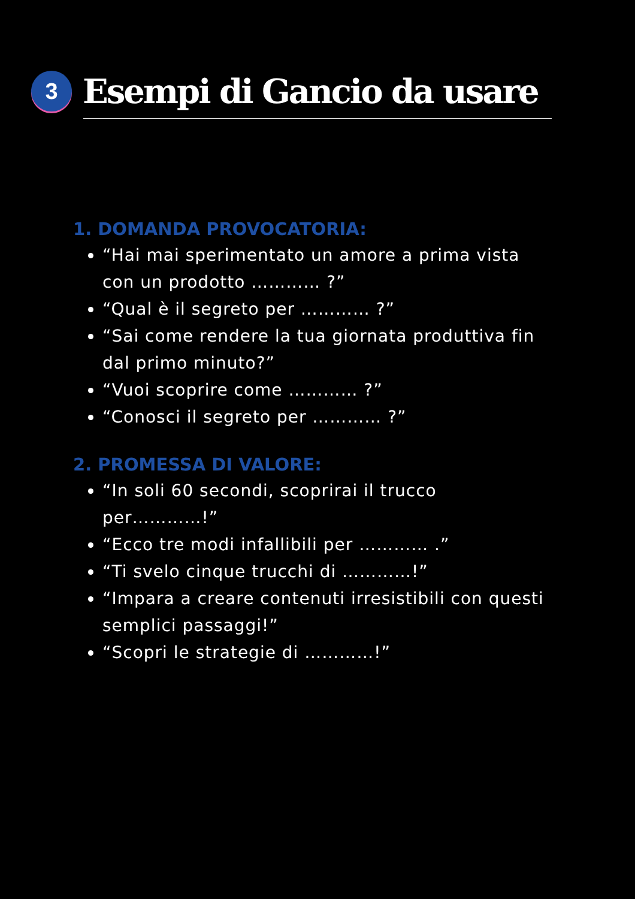3
Esempi di Gancio da usare
1. DOMANDA PROVOCATORIA:
“Hai mai sperimentato un amore a prima vista con un prodotto ………… ?”
“Qual è il segreto per ………… ?”
“Sai come rendere la tua giornata produttiva fin dal primo minuto?”
“Vuoi scoprire come ………… ?”
“Conosci il segreto per ………… ?”
2. PROMESSA DI VALORE:
“In soli 60 secondi, scoprirai il trucco per…………!”
“Ecco tre modi infallibili per ………… .”
“Ti svelo cinque trucchi di …………!”
“Impara a creare contenuti irresistibili con questi semplici passaggi!”
“Scopri le strategie di …………!”